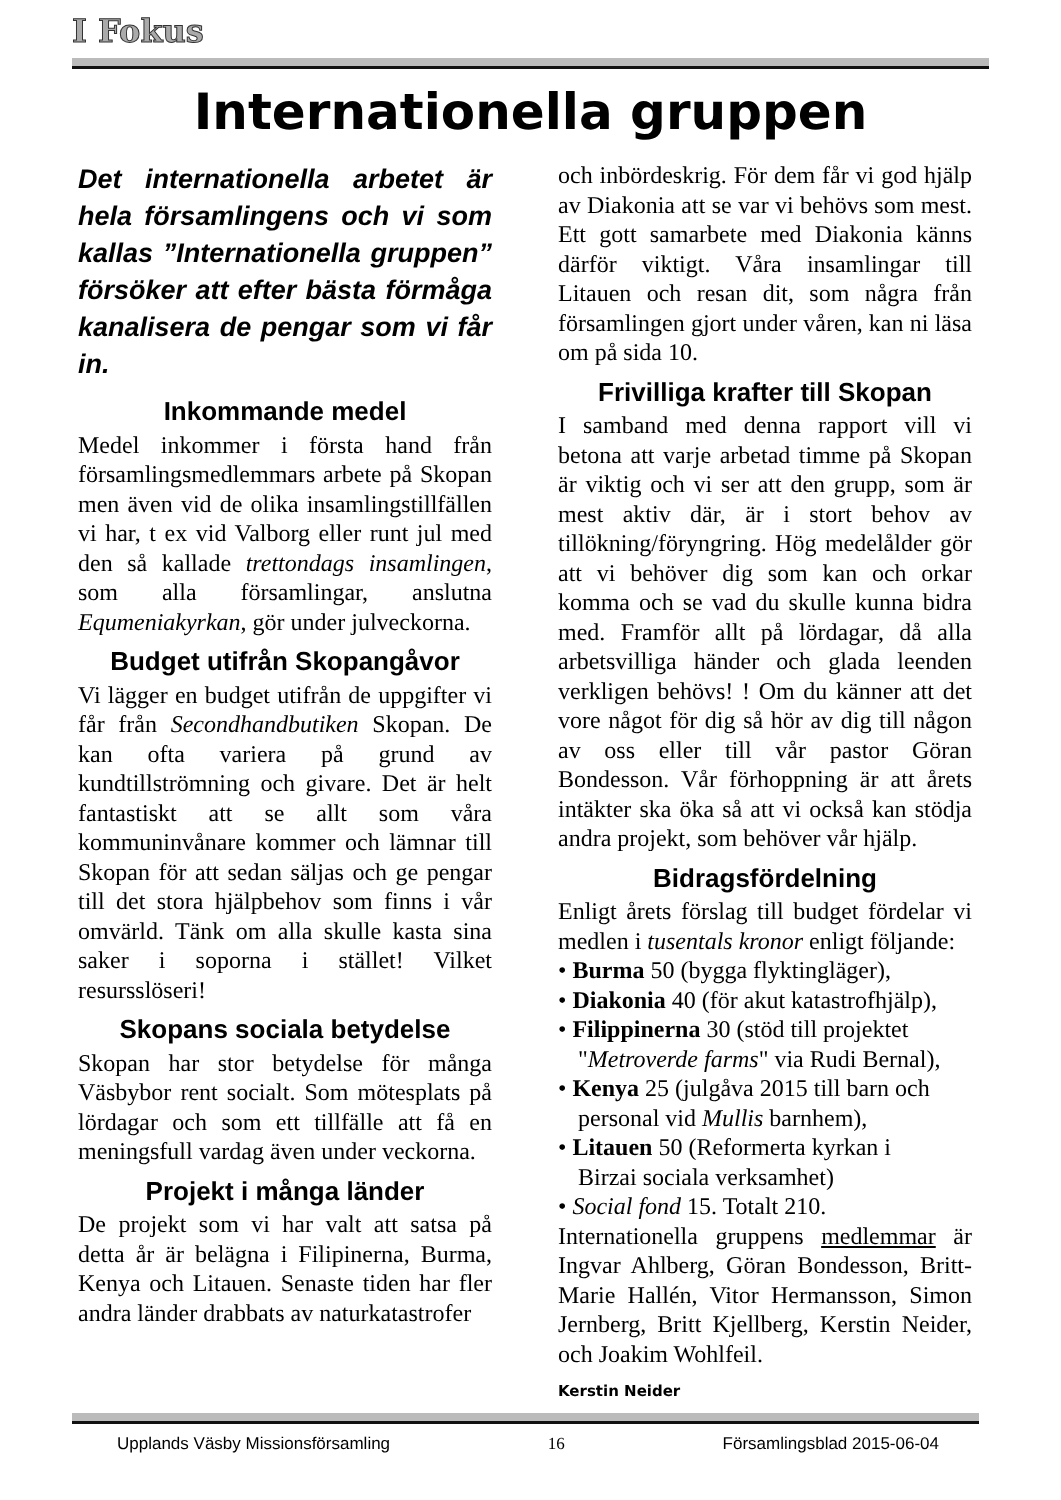I Fokus
Internationella gruppen
Det internationella arbetet är hela församlingens och vi som kallas ”Internationella gruppen” försöker att efter bästa förmåga kanalisera de pengar som vi får in.
Inkommande medel
Medel inkommer i första hand från församlingsmedlemmars arbete på Skopan men även vid de olika insamlingstillfällen vi har, t ex vid Valborg eller runt jul med den så kallade trettondags insamlingen, som alla församlingar, anslutna Equmeniakyrkan, gör under julveckorna.
Budget utifrån Skopangåvor
Vi lägger en budget utifrån de uppgifter vi får från Secondhandbutiken Skopan. De kan ofta variera på grund av kundtillströmning och givare. Det är helt fantastiskt att se allt som våra kommuninvånare kommer och lämnar till Skopan för att sedan säljas och ge pengar till det stora hjälpbehov som finns i vår omvärld. Tänk om alla skulle kasta sina saker i soporna i stället! Vilket resursslöseri!
Skopans sociala betydelse
Skopan har stor betydelse för många Väsbybor rent socialt. Som mötesplats på lördagar och som ett tillfälle att få en meningsfull vardag även under veckorna.
Projekt i många länder
De projekt som vi har valt att satsa på detta år är belägna i Filipinerna, Burma, Kenya och Litauen. Senaste tiden har fler andra länder drabbats av naturkatastrofer
och inbördeskrig. För dem får vi god hjälp av Diakonia att se var vi behövs som mest. Ett gott samarbete med Diakonia känns därför viktigt. Våra insamlingar till Litauen och resan dit, som några från församlingen gjort under våren, kan ni läsa om på sida 10.
Frivilliga krafter till Skopan
I samband med denna rapport vill vi betona att varje arbetad timme på Skopan är viktig och vi ser att den grupp, som är mest aktiv där, är i stort behov av tillökning/föryngring. Hög medelålder gör att vi behöver dig som kan och orkar komma och se vad du skulle kunna bidra med. Framför allt på lördagar, då alla arbetsvilliga händer och glada leenden verkligen behövs! ! Om du känner att det vore något för dig så hör av dig till någon av oss eller till vår pastor Göran Bondesson. Vår förhoppning är att årets intäkter ska öka så att vi också kan stödja andra projekt, som behöver vår hjälp.
Bidragsfördelning
Enligt årets förslag till budget fördelar vi medlen i tusentals kronor enligt följande:
• Burma 50 (bygga flyktingläger),
• Diakonia 40 (för akut katastrofhjälp),
• Filippinerna 30 (stöd till projektet
"Metroverde farms" via Rudi Bernal),
• Kenya 25 (julgåva 2015 till barn och
personal vid Mullis barnhem),
• Litauen 50 (Reformerta kyrkan i
Birzai sociala verksamhet)
• Social fond 15. Totalt 210.
Internationella gruppens medlemmar är Ingvar Ahlberg, Göran Bondesson, Britt-Marie Hallén, Vitor Hermansson, Simon Jernberg, Britt Kjellberg, Kerstin Neider, och Joakim Wohlfeil.
Kerstin Neider
Upplands Väsby Missionsförsamling 16 Församlingsblad 2015-06-04